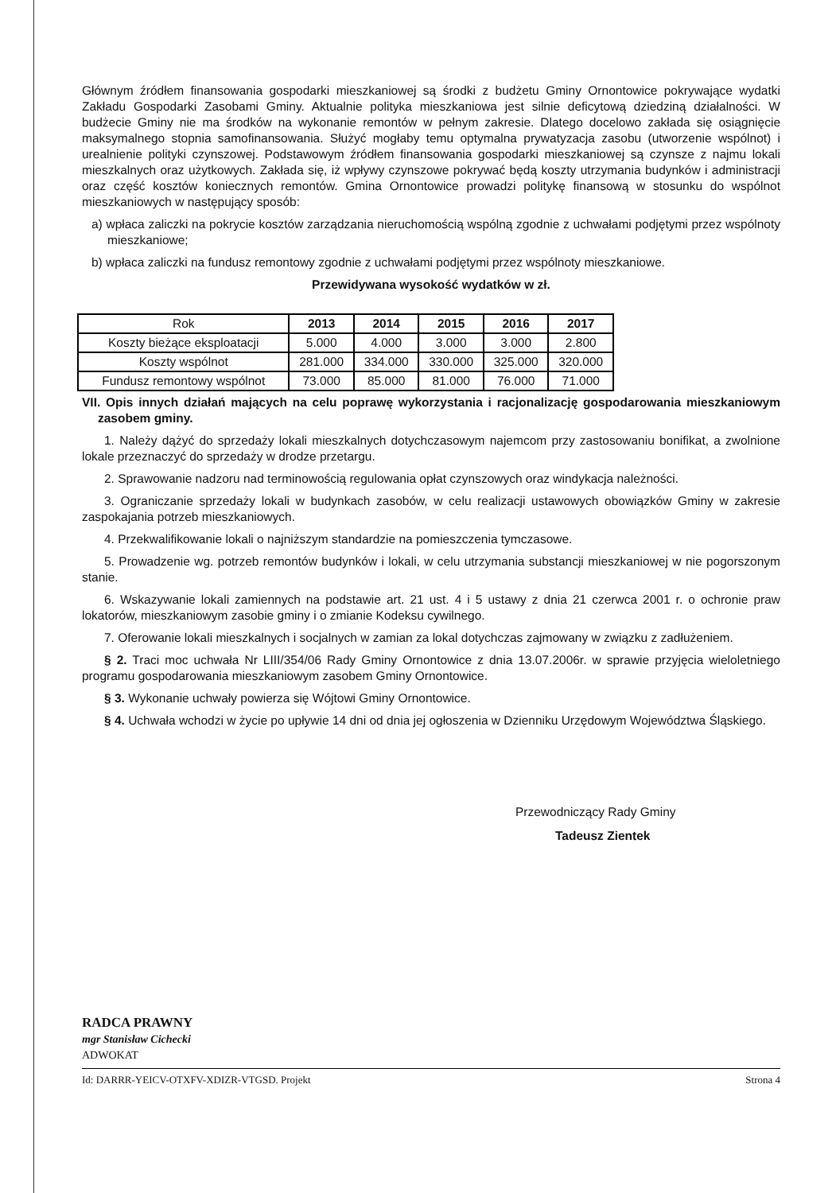Głównym źródłem finansowania gospodarki mieszkaniowej są środki z budżetu Gminy Ornontowice pokrywające wydatki Zakładu Gospodarki Zasobami Gminy. Aktualnie polityka mieszkaniowa jest silnie deficytową dziedziną działalności. W budżecie Gminy nie ma środków na wykonanie remontów w pełnym zakresie. Dlatego docelowo zakłada się osiągnięcie maksymalnego stopnia samofinansowania. Służyć mogłaby temu optymalna prywatyzacja zasobu (utworzenie wspólnot) i urealnienie polityki czynszowej. Podstawowym źródłem finansowania gospodarki mieszkaniowej są czynsze z najmu lokali mieszkalnych oraz użytkowych. Zakłada się, iż wpływy czynszowe pokrywać będą koszty utrzymania budynków i administracji oraz część kosztów koniecznych remontów. Gmina Ornontowice prowadzi politykę finansową w stosunku do wspólnot mieszkaniowych w następujący sposób:
a) wpłaca zaliczki na pokrycie kosztów zarządzania nieruchomością wspólną zgodnie z uchwałami podjętymi przez wspólnoty mieszkaniowe;
b) wpłaca zaliczki na fundusz remontowy zgodnie z uchwałami podjętymi przez wspólnoty mieszkaniowe.
Przewidywana wysokość wydatków w zł.
| Rok | 2013 | 2014 | 2015 | 2016 | 2017 |
| --- | --- | --- | --- | --- | --- |
| Koszty bieżące eksploatacji | 5.000 | 4.000 | 3.000 | 3.000 | 2.800 |
| Koszty wspólnot | 281.000 | 334.000 | 330.000 | 325.000 | 320.000 |
| Fundusz remontowy wspólnot | 73.000 | 85.000 | 81.000 | 76.000 | 71.000 |
VII. Opis innych działań mających na celu poprawę wykorzystania i racjonalizację gospodarowania mieszkaniowym zasobem gminy.
1. Należy dążyć do sprzedaży lokali mieszkalnych dotychczasowym najemcom przy zastosowaniu bonifikat, a zwolnione lokale przeznaczyć do sprzedaży w drodze przetargu.
2. Sprawowanie nadzoru nad terminowością regulowania opłat czynszowych oraz windykacja należności.
3. Ograniczanie sprzedaży lokali w budynkach zasobów, w celu realizacji ustawowych obowiązków Gminy w zakresie zaspokajania potrzeb mieszkaniowych.
4. Przekwalifikowanie lokali o najniższym standardzie na pomieszczenia tymczasowe.
5. Prowadzenie wg. potrzeb remontów budynków i lokali, w celu utrzymania substancji mieszkaniowej w nie pogorszonym stanie.
6. Wskazywanie lokali zamiennych na podstawie art. 21 ust. 4 i 5 ustawy z dnia 21 czerwca 2001 r. o ochronie praw lokatorów, mieszkaniowym zasobie gminy i o zmianie Kodeksu cywilnego.
7. Oferowanie lokali mieszkalnych i socjalnych w zamian za lokal dotychczas zajmowany w związku z zadłużeniem.
§ 2. Traci moc uchwała Nr LIII/354/06 Rady Gminy Ornontowice z dnia 13.07.2006r. w sprawie przyjęcia wieloletniego programu gospodarowania mieszkaniowym zasobem Gminy Ornontowice.
§ 3. Wykonanie uchwały powierza się Wójtowi Gminy Ornontowice.
§ 4. Uchwała wchodzi w życie po upływie 14 dni od dnia jej ogłoszenia w Dzienniku Urzędowym Województwa Śląskiego.
Przewodniczący Rady Gminy
Tadeusz Zientek
RADCA PRAWNY
mgr Stanisław Cichecki
ADWOKAT
Id: DARRR-YEICV-OTXFV-XDIZR-VTGSD. Projekt Strona 4